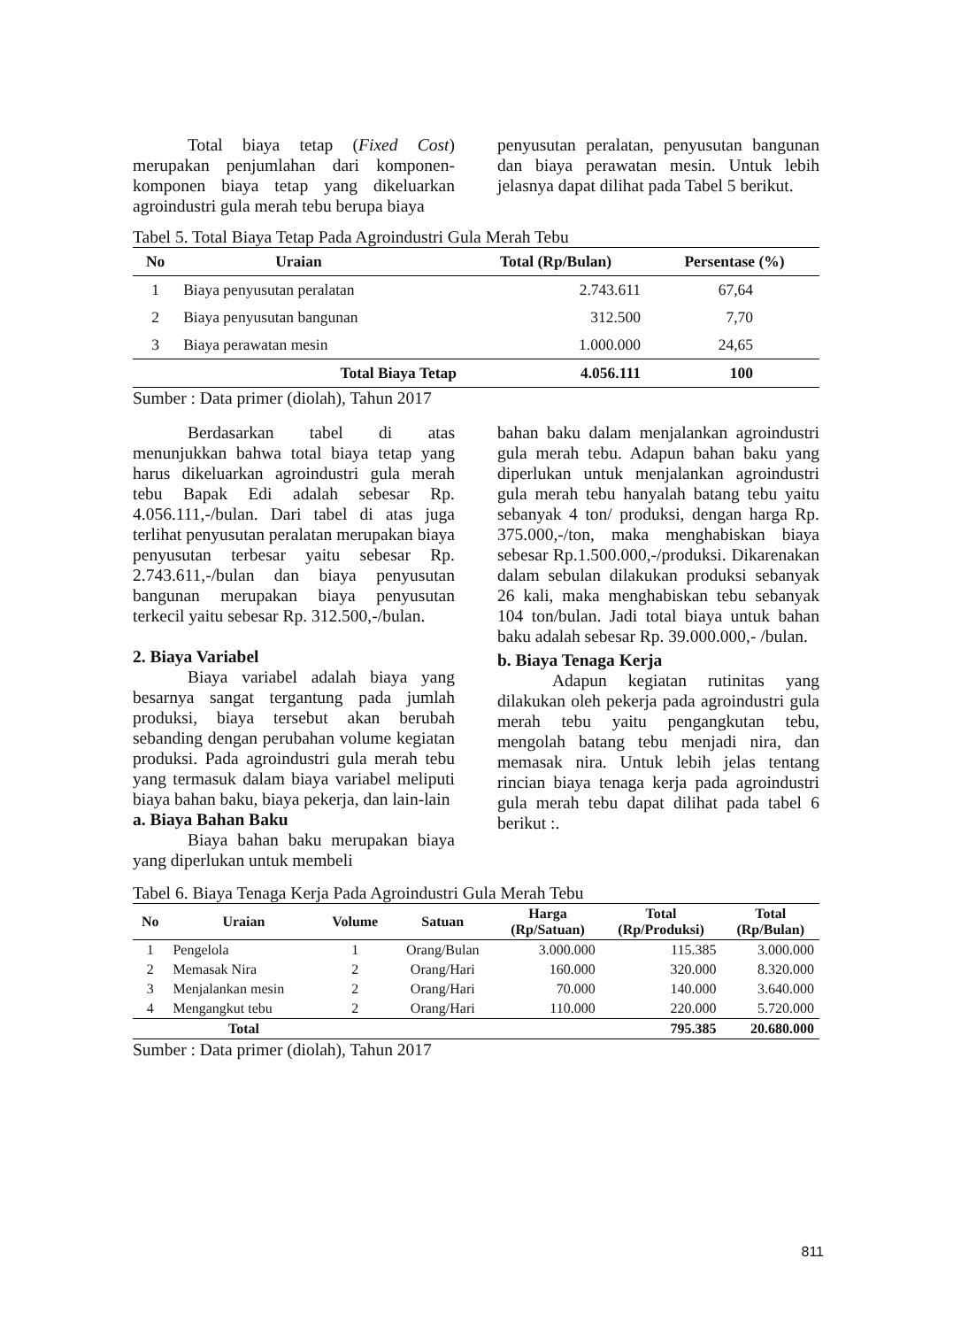Total biaya tetap (Fixed Cost) merupakan penjumlahan dari komponen-komponen biaya tetap yang dikeluarkan agroindustri gula merah tebu berupa biaya
penyusutan peralatan, penyusutan bangunan dan biaya perawatan mesin. Untuk lebih jelasnya dapat dilihat pada Tabel 5 berikut.
Tabel 5. Total Biaya Tetap Pada Agroindustri Gula Merah Tebu
| No | Uraian | Total (Rp/Bulan) | Persentase (%) |
| --- | --- | --- | --- |
| 1 | Biaya penyusutan peralatan | 2.743.611 | 67,64 |
| 2 | Biaya penyusutan bangunan | 312.500 | 7,70 |
| 3 | Biaya perawatan mesin | 1.000.000 | 24,65 |
| | Total Biaya Tetap | 4.056.111 | 100 |
Sumber : Data primer (diolah), Tahun 2017
Berdasarkan tabel di atas menunjukkan bahwa total biaya tetap yang harus dikeluarkan agroindustri gula merah tebu Bapak Edi adalah sebesar Rp. 4.056.111,-/bulan. Dari tabel di atas juga terlihat penyusutan peralatan merupakan biaya penyusutan terbesar yaitu sebesar Rp. 2.743.611,-/bulan dan biaya penyusutan bangunan merupakan biaya penyusutan terkecil yaitu sebesar Rp. 312.500,-/bulan.
2. Biaya Variabel
Biaya variabel adalah biaya yang besarnya sangat tergantung pada jumlah produksi, biaya tersebut akan berubah sebanding dengan perubahan volume kegiatan produksi. Pada agroindustri gula merah tebu yang termasuk dalam biaya variabel meliputi biaya bahan baku, biaya pekerja, dan lain-lain
a. Biaya Bahan Baku
Biaya bahan baku merupakan biaya yang diperlukan untuk membeli
bahan baku dalam menjalankan agroindustri gula merah tebu. Adapun bahan baku yang diperlukan untuk menjalankan agroindustri gula merah tebu hanyalah batang tebu yaitu sebanyak 4 ton/ produksi, dengan harga Rp. 375.000,-/ton, maka menghabiskan biaya sebesar Rp.1.500.000,-/produksi. Dikarenakan dalam sebulan dilakukan produksi sebanyak 26 kali, maka menghabiskan tebu sebanyak 104 ton/bulan. Jadi total biaya untuk bahan baku adalah sebesar Rp. 39.000.000,- /bulan.
b. Biaya Tenaga Kerja
Adapun kegiatan rutinitas yang dilakukan oleh pekerja pada agroindustri gula merah tebu yaitu pengangkutan tebu, mengolah batang tebu menjadi nira, dan memasak nira. Untuk lebih jelas tentang rincian biaya tenaga kerja pada agroindustri gula merah tebu dapat dilihat pada tabel 6 berikut :.
Tabel 6. Biaya Tenaga Kerja Pada Agroindustri Gula Merah Tebu
| No | Uraian | Volume | Satuan | Harga (Rp/Satuan) | Total (Rp/Produksi) | Total (Rp/Bulan) |
| --- | --- | --- | --- | --- | --- | --- |
| 1 | Pengelola | 1 | Orang/Bulan | 3.000.000 | 115.385 | 3.000.000 |
| 2 | Memasak Nira | 2 | Orang/Hari | 160.000 | 320.000 | 8.320.000 |
| 3 | Menjalankan mesin | 2 | Orang/Hari | 70.000 | 140.000 | 3.640.000 |
| 4 | Mengangkut tebu | 2 | Orang/Hari | 110.000 | 220.000 | 5.720.000 |
| | Total | | | | 795.385 | 20.680.000 |
Sumber : Data primer (diolah), Tahun 2017
811